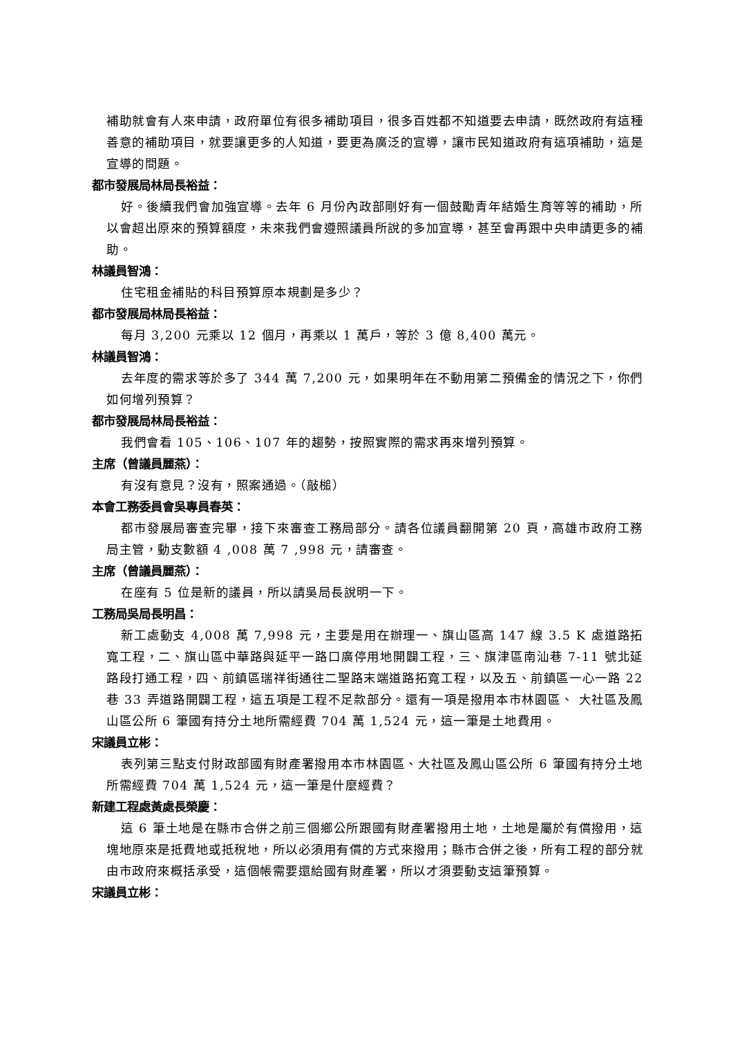補助就會有人來申請，政府單位有很多補助項目，很多百姓都不知道要去申請，既然政府有這種善意的補助項目，就要讓更多的人知道，要更為廣泛的宣導，讓市民知道政府有這項補助，這是宣導的問題。
都市發展局林局長裕益：
好。後續我們會加強宣導。去年 6 月份內政部剛好有一個鼓勵青年結婚生育等等的補助，所以會超出原來的預算額度，未來我們會遵照議員所說的多加宣導，甚至會再跟中央申請更多的補助。
林議員智鴻：
住宅租金補貼的科目預算原本規劃是多少？
都市發展局林局長裕益：
每月 3,200 元乘以 12 個月，再乘以 1 萬戶，等於 3 億 8,400 萬元。
林議員智鴻：
去年度的需求等於多了 344 萬 7,200 元，如果明年在不動用第二預備金的情況之下，你們如何增列預算？
都市發展局林局長裕益：
我們會看 105、106、107 年的趨勢，按照實際的需求再來增列預算。
主席（曾議員麗燕）：
有沒有意見？沒有，照案通過。（敲槌）
本會工務委員會吳專員春英：
都市發展局審查完畢，接下來審查工務局部分。請各位議員翻開第 20 頁，高雄市政府工務局主管，動支數額 4 ,008 萬 7 ,998 元，請審查。
主席（曾議員麗燕）：
在座有 5 位是新的議員，所以請吳局長說明一下。
工務局吳局長明昌：
新工處動支 4,008 萬 7,998 元，主要是用在辦理一、旗山區高 147 線 3.5 K 處道路拓寬工程，二、旗山區中華路與延平一路口廣停用地開闢工程，三、旗津區南汕巷 7-11 號北延路段打通工程，四、前鎮區瑞祥街通往二聖路末端道路拓寬工程，以及五、前鎮區一心一路 22 巷 33 弄道路開闢工程，這五項是工程不足款部分。還有一項是撥用本市林園區、 大社區及鳳山區公所 6 筆國有持分土地所需經費 704 萬 1,524 元，這一筆是土地費用。
宋議員立彬：
表列第三點支付財政部國有財產署撥用本市林園區、大社區及鳳山區公所 6 筆國有持分土地所需經費 704 萬 1,524 元，這一筆是什麼經費？
新建工程處黃處長榮慶：
這 6 筆土地是在縣市合併之前三個鄉公所跟國有財產署撥用土地，土地是屬於有償撥用，這塊地原來是抵費地或抵稅地，所以必須用有償的方式來撥用；縣市合併之後，所有工程的部分就由市政府來概括承受，這個帳需要還給國有財產署，所以才須要動支這筆預算。
宋議員立彬：